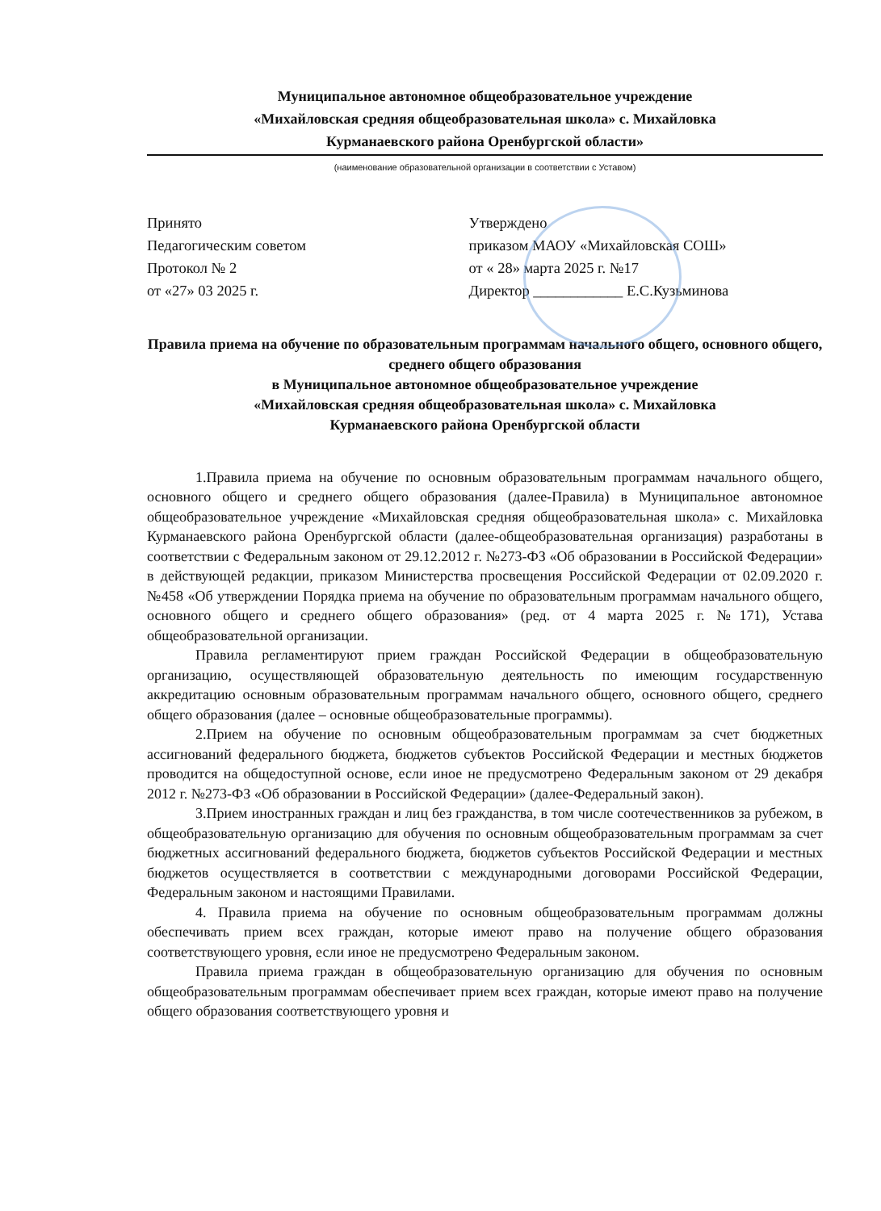Муниципальное автономное общеобразовательное учреждение
«Михайловская средняя общеобразовательная школа» с. Михайловка
Курманаевского района Оренбургской области»
(наименование образовательной организации в соответствии с Уставом)
Принято
Педагогическим советом
Протокол № 2
от «27» 03 2025 г.
Утверждено
приказом МАОУ «Михайловская СОШ»
от « 28» марта 2025 г. №17
Директор ____________ Е.С.Кузьминова
Правила приема на обучение по образовательным программам начального общего, основного общего, среднего общего образования
в Муниципальное автономное общеобразовательное учреждение
«Михайловская средняя общеобразовательная школа» с. Михайловка
Курманаевского района Оренбургской области
1.Правила приема на обучение по основным образовательным программам начального общего, основного общего и среднего общего образования (далее-Правила) в Муниципальное автономное общеобразовательное учреждение «Михайловская средняя общеобразовательная школа» с. Михайловка Курманаевского района Оренбургской области (далее-общеобразовательная организация) разработаны в соответствии с Федеральным законом от 29.12.2012 г. №273-ФЗ «Об образовании в Российской Федерации» в действующей редакции, приказом Министерства просвещения Российской Федерации от 02.09.2020 г. №458 «Об утверждении Порядка приема на обучение по образовательным программам начального общего, основного общего и среднего общего образования» (ред. от 4 марта 2025 г. №171), Устава общеобразовательной организации.
Правила регламентируют прием граждан Российской Федерации в общеобразовательную организацию, осуществляющей образовательную деятельность по имеющим государственную аккредитацию основным образовательным программам начального общего, основного общего, среднего общего образования (далее – основные общеобразовательные программы).
2.Прием на обучение по основным общеобразовательным программам за счет бюджетных ассигнований федерального бюджета, бюджетов субъектов Российской Федерации и местных бюджетов проводится на общедоступной основе, если иное не предусмотрено Федеральным законом от 29 декабря 2012 г. №273-ФЗ «Об образовании в Российской Федерации» (далее-Федеральный закон).
3.Прием иностранных граждан и лиц без гражданства, в том числе соотечественников за рубежом, в общеобразовательную организацию для обучения по основным общеобразовательным программам за счет бюджетных ассигнований федерального бюджета, бюджетов субъектов Российской Федерации и местных бюджетов осуществляется в соответствии с международными договорами Российской Федерации, Федеральным законом и настоящими Правилами.
4. Правила приема на обучение по основным общеобразовательным программам должны обеспечивать прием всех граждан, которые имеют право на получение общего образования соответствующего уровня, если иное не предусмотрено Федеральным законом.
Правила приема граждан в общеобразовательную организацию для обучения по основным общеобразовательным программам обеспечивает прием всех граждан, которые имеют право на получение общего образования соответствующего уровня и